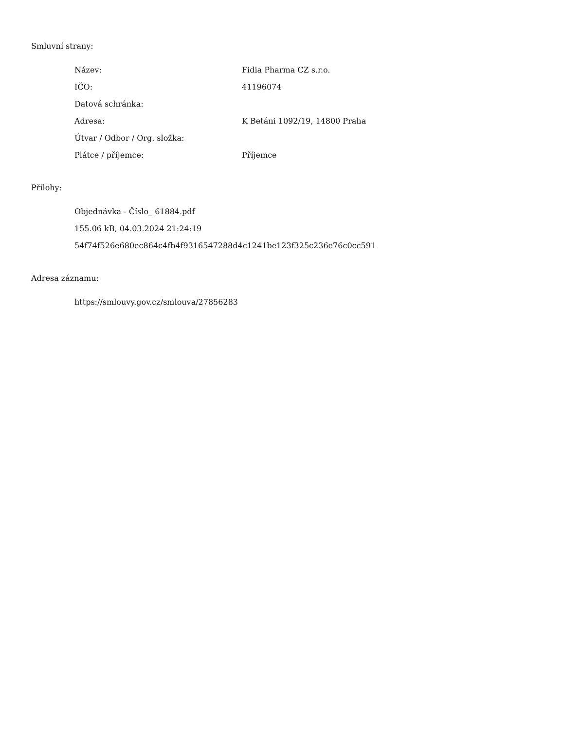Smluvní strany:
| Název: | Fidia Pharma CZ s.r.o. |
| IČO: | 41196074 |
| Datová schránka: | |
| Adresa: | K Betáni 1092/19, 14800 Praha |
| Útvar / Odbor / Org. složka: | |
| Plátce / příjemce: | Příjemce |
Přílohy:
Objednávka - Číslo_ 61884.pdf
155.06 kB, 04.03.2024 21:24:19
54f74f526e680ec864c4fb4f9316547288d4c1241be123f325c236e76c0cc591
Adresa záznamu:
https://smlouvy.gov.cz/smlouva/27856283